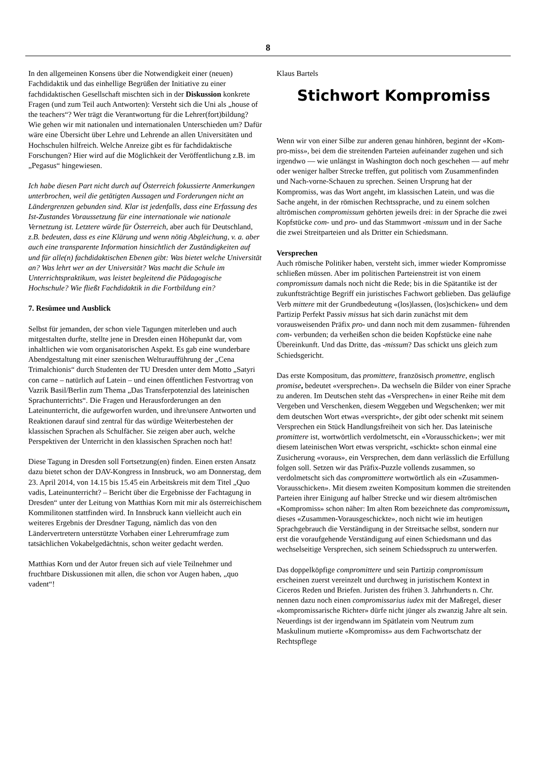8
In den allgemeinen Konsens über die Notwendigkeit einer (neuen) Fachdidaktik und das einhellige Begrüßen der Initiative zu einer fachdidaktischen Gesellschaft mischten sich in der Diskussion konkrete Fragen (und zum Teil auch Antworten): Versteht sich die Uni als „house of the teachers“? Wer trägt die Verantwortung für die Lehrer(fort)bildung? Wie gehen wir mit nationalen und internationalen Unterschieden um? Dafür wäre eine Übersicht über Lehre und Lehrende an allen Universitäten und Hochschulen hilfreich. Welche Anreize gibt es für fachdidaktische Forschungen? Hier wird auf die Möglichkeit der Veröffentlichung z.B. im „Pegasus“ hingewiesen.
Ich habe diesen Part nicht durch auf Österreich fokussierte Anmerkungen unterbrochen, weil die getätigten Aussagen und Forderungen nicht an Ländergrenzen gebunden sind. Klar ist jedenfalls, dass eine Erfassung des Ist-Zustandes Voraussetzung für eine internationale wie nationale Vernetzung ist. Letztere würde für Österreich, aber auch für Deutschland, z.B. bedeuten, dass es eine Klärung und wenn nötig Abgleichung, v. a. aber auch eine transparente Information hinsichtlich der Zuständigkeiten auf und für alle(n) fachdidaktischen Ebenen gibt: Was bietet welche Universität an? Was lehrt wer an der Universität? Was macht die Schule im Unterrichtspraktikum, was leistet begleitend die Pädagogische Hochschule? Wie fließt Fachdidaktik in die Fortbildung ein?
7. Resümee und Ausblick
Selbst für jemanden, der schon viele Tagungen miterleben und auch mitgestalten durfte, stellte jene in Dresden einen Höhepunkt dar, vom inhaltlichen wie vom organisatorischen Aspekt. Es gab eine wunderbare Abendgestaltung mit einer szenischen Welturaufführung der „Cena Trimalchionis“ durch Studenten der TU Dresden unter dem Motto „Satyri con carne – natürlich auf Latein – und einen öffentlichen Festvortrag von Vazrik Basil/Berlin zum Thema „Das Transferpotenzial des lateinischen Sprachunterrichts“. Die Fragen und Herausforderungen an den Lateinunterricht, die aufgeworfen wurden, und ihre/unsere Antworten und Reaktionen darauf sind zentral für das würdige Weiterbestehen der klassischen Sprachen als Schulfächer. Sie zeigen aber auch, welche Perspektiven der Unterricht in den klassischen Sprachen noch hat!
Diese Tagung in Dresden soll Fortsetzung(en) finden. Einen ersten Ansatz dazu bietet schon der DAV-Kongress in Innsbruck, wo am Donnerstag, dem 23. April 2014, von 14.15 bis 15.45 ein Arbeitskreis mit dem Titel „Quo vadis, Lateinunterricht? – Bericht über die Ergebnisse der Fachtagung in Dresden“ unter der Leitung von Matthias Korn mit mir als österreichischem Kommilitonen stattfinden wird. In Innsbruck kann vielleicht auch ein weiteres Ergebnis der Dresdner Tagung, nämlich das von den Ländervertretern unterstützte Vorhaben einer Lehrerumfrage zum tatsächlichen Vokabelgedächtnis, schon weiter gedacht werden.
Matthias Korn und der Autor freuen sich auf viele Teilnehmer und fruchtbare Diskussionen mit allen, die schon vor Augen haben, „quo vadent“!
Klaus Bartels
Stichwort Kompromiss
Wenn wir von einer Silbe zur anderen genau hinhören, beginnt der «Kom-pro-miss», bei dem die streitenden Parteien aufeinander zugehen und sich irgendwo — wie unlängst in Washington doch noch geschehen — auf mehr oder weniger halber Strecke treffen, gut politisch vom Zusammenfinden und Nach-vorne-Schauen zu sprechen. Seinen Ursprung hat der Kompromiss, was das Wort angeht, im klassischen Latein, und was die Sache angeht, in der römischen Rechtssprache, und zu einem solchen altrömischen compromissum gehörten jeweils drei: in der Sprache die zwei Kopfstücke com- und pro- und das Stammwort -missum und in der Sache die zwei Streitparteien und als Dritter ein Schiedsmann.
Versprechen
Auch römische Politiker haben, versteht sich, immer wieder Kompromisse schließen müssen. Aber im politischen Parteienstreit ist von einem compromissum damals noch nicht die Rede; bis in die Spätantike ist der zukunftsträchtige Begriff ein juristisches Fachwort geblieben. Das geläufige Verb mittere mit der Grundbedeutung «(los)lassen, (los)schicken» und dem Partizip Perfekt Passiv missus hat sich darin zunächst mit dem vorausweisenden Präfix pro- und dann noch mit dem zusammen- führenden com- verbunden; da verheißen schon die beiden Kopfstücke eine nahe Übereinkunft. Und das Dritte, das -missum? Das schickt uns gleich zum Schiedsgericht.
Das erste Kompositum, das promittere, französisch promettre, englisch promise, bedeutet «versprechen». Da wechseln die Bilder von einer Sprache zu anderen. Im Deutschen steht das «Versprechen» in einer Reihe mit dem Vergeben und Verschenken, diesem Weggeben und Wegschenken; wer mit dem deutschen Wort etwas «verspricht», der gibt oder schenkt mit seinem Versprechen ein Stück Handlungsfreiheit von sich her. Das lateinische promittere ist, wortwörtlich verdolmetscht, ein «Vorausschicken»; wer mit diesem lateinischen Wort etwas verspricht, «schickt» schon einmal eine Zusicherung «voraus», ein Versprechen, dem dann verlässlich die Erfüllung folgen soll. Setzen wir das Präfix-Puzzle vollends zusammen, so verdolmetscht sich das compromittere wortwörtlich als ein «Zusammen-Vorausschicken». Mit diesem zweiten Kompositum kommen die streitenden Parteien ihrer Einigung auf halber Strecke und wir diesem altrömischen «Kompromiss» schon näher: Im alten Rom bezeichnete das compromissum, dieses «Zusammen-Vorausgeschickte», noch nicht wie im heutigen Sprachgebrauch die Verständigung in der Streitsache selbst, sondern nur erst die voraufgehende Verständigung auf einen Schiedsmann und das wechselseitige Versprechen, sich seinem Schiedsspruch zu unterwerfen.
Das doppelköpfige compromittere und sein Partizip compromissum erscheinen zuerst vereinzelt und durchweg in juristischem Kontext in Ciceros Reden und Briefen. Juristen des frühen 3. Jahrhunderts n. Chr. nennen dazu noch einen compromissarius iudex mit der Maßregel, dieser «kompromissarische Richter» dürfe nicht jünger als zwanzig Jahre alt sein. Neuerdings ist der irgendwann im Spätlatein vom Neutrum zum Maskulinum mutierte «Kompromiss» aus dem Fachwortschatz der Rechtspflege